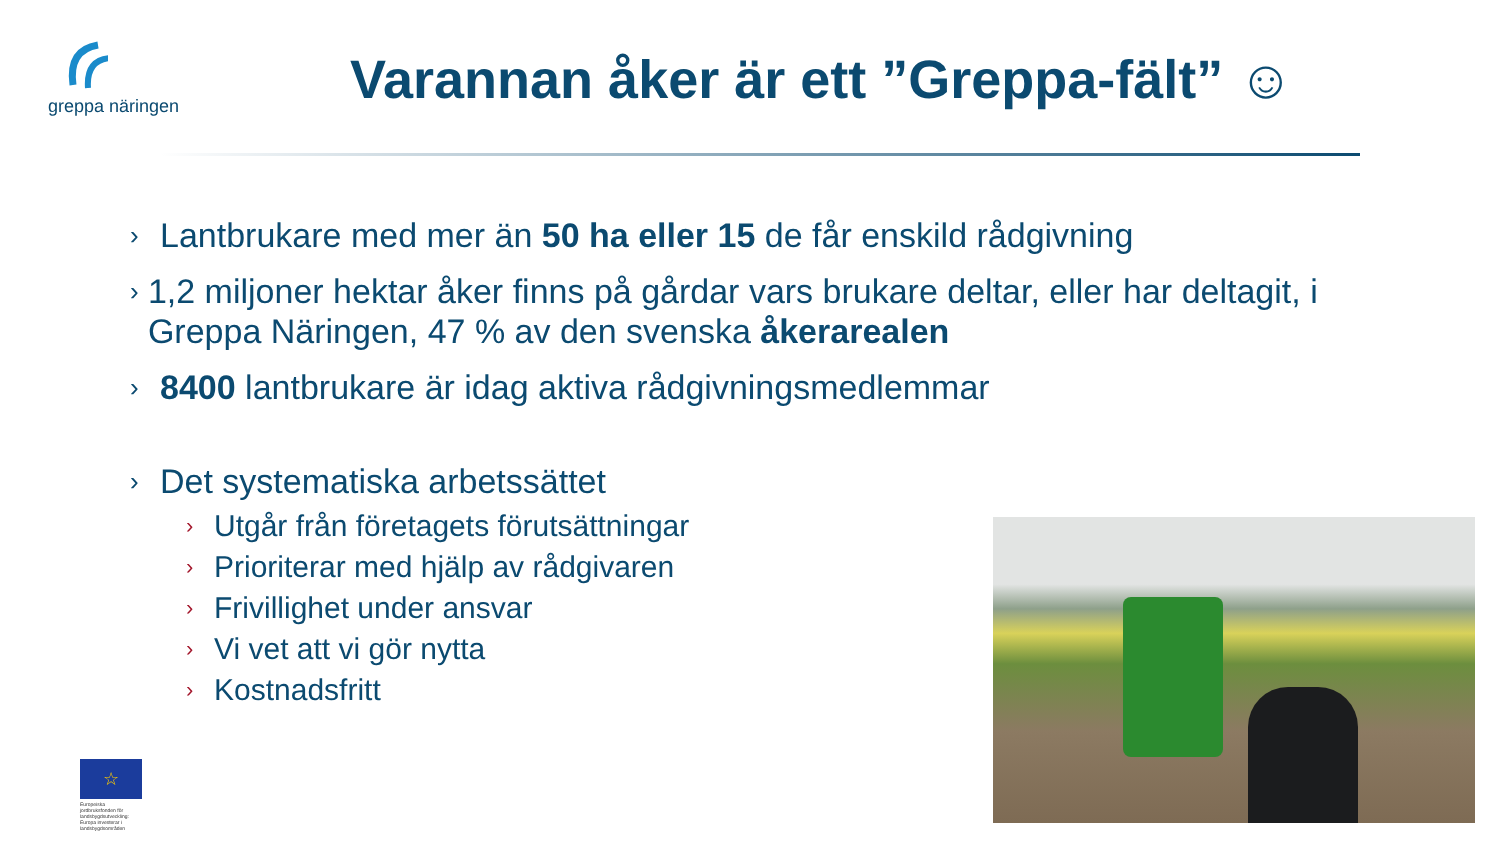greppa näringen
Varannan åker är ett ”Greppa-fält” ☺
› Lantbrukare med mer än 50 ha eller 15 de får enskild rådgivning
› 1,2 miljoner hektar åker finns på gårdar vars brukare deltar, eller har deltagit, i Greppa Näringen, 47 % av den svenska åkerarealen
› 8400 lantbrukare är idag aktiva rådgivningsmedlemmar
› Det systematiska arbetssättet
› Utgår från företagets förutsättningar
› Prioriterar med hjälp av rådgivaren
› Frivillighet under ansvar
› Vi vet att vi gör nytta
› Kostnadsfritt
☆
Europeiska jordbruksfonden för landsbygdsutveckling: Europa investerar i landsbygdsområden